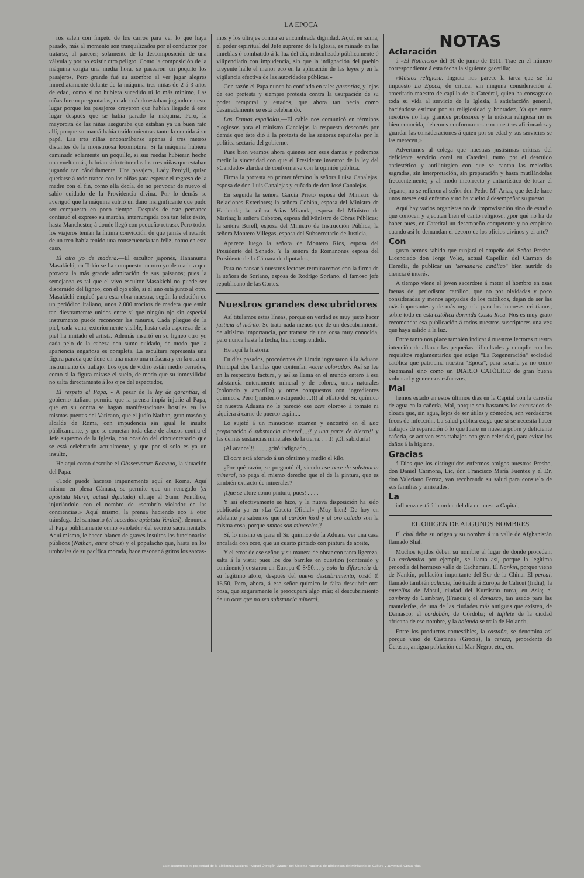LA EPOCA
ros salen con ímpetu de los carros para ver lo que haya pasado, más al momento son tranquilizados por el conductor por tratarse, al parecer, solamente de la descomposición de una válvula y por no existir otro peligro. Como la composición de la máquina exigía una media hora, se pasearon un poquito los pasajeros. Pero grande fué su asombro al ver jugar alegres inmediatamente delante de la máquina tres niñas de 2 á 3 años de edad, como si no hubiera sucedido ni lo más mínimo. Las niñas fueron preguntadas, desde cuándo estaban jugando en este lugar porque los pasajeros creyeron que habían llegado á este lugar después que se había parado la máquina. Pero, la mayorcita de las niñas aseguraba que estaban ya un buen rato allí, porque su mamá había traído mientras tanto la comida á su papá. Las tres niñas encontrábanse apenas á tres metros distantes de la monstruosa locomotora. Si la máquina hubiera caminado solamente un poquillo, si sus ruedas hubieran hecho una vuelta más, habrían sido trituradas las tres niñas que estaban jugando tan cándidamente. Una pasajera, Lady Perdyll, quiso quedarse á todo trance con las niñas para esperar el regreso de la madre con el fin, como ella decía, de no provocar de nuevo el sabio cuidado de la Providencia divina. Por lo demás se averiguó que la máquina sufrió un daño insignificante que pudo ser compuesto en poco tiempo. Después de este percance continuó el expreso su marcha, interrumpida con tan feliz éxito, hasta Manchester, á donde llegó con pequeño retraso. Pero todos los viajeros tenían la íntima convicción de que jamás el retardo de un tren había tenido una consecuencia tan feliz, como en este caso.
El otro yo de madera.—El escultor japonés, Hananuma Masakichi, en Tokio se ha compuesto un otro yo de madera que provoca la más grande admiración de sus paisanos; pues la semejanza es tal que el vivo escultor Masakichi no puede ser discernido del ligneo, con el ojo sólo, si el uno está junto al otro. Masakichi empleó para esta obra maestra, según la relación de un periódico italiano, unos 2.000 trocitos de madera que están tan diestramemte unidos entre sí que ningún ojo sin especial instrumento puede reconocer las ranuras. Cada pliegue de la piel, cada vena, exteriormente visible, hasta cada aspereza de la piel ha imitado el artista. Además insertó en su ligneo otro yo cada pelo de la cabeza con sumo cuidado, de modo que la apariencia engañosa es completa. La escultura representa una figura parada que tiene en una mano una máscara y en la otra un instrumento de trabajo. Los ojos de vidrio están medio cerrados, como si la figura mirase el suelo, de modo que su inmovilidad no salta directamente á los ojos del espectador.
El respeto al Papa. - A pesar de la ley de garantías, el gobierno italiano permite que la prensa impía injurie al Papa, que en su contra se hagan manifestaciones hostiles en las mismas puertas del Vaticano, que el judío Nathan, gran masón y alcalde de Roma, con impudencia sin igual le insulte públicamente, y que se cometan toda clase de abusos contra el Jefe supremo de la Iglesia, con ocasión del cincuentenario que se está celebrando actualmente, y que por sí solo es ya un insulto.
He aquí como describe el Obsservatore Romano, la situación del Papa:
«Todo puede hacerse impunemente aquí en Roma. Aquí mismo en plena Cámara, se permite que un renegado (el apóstata Murri, actual diputado) ultraje al Sumo Pontífice, injuriándolo con el nombre de «sombrío violador de las conciencias.» Aquí mismo, la prensa haciendo eco á otro tránsfuga del santuario (el sacerdote apóstata Verdesi), denuncia al Papa públicamente como «violador del secreto sacramental». Aquí mismo, le hacen blanco de graves insultos los funcionarios públicos (Nathan, entre otros) y el populacho que, hasta en los umbrales de su pacífica morada, hace resonar á gritos los sarcas-
mos y los ultrajes contra su encumbrada dignidad. Aquí, en suma, el poder espiritual del Jefe supremo de la Iglesia, es minado en las tinieblas ó combatido á la luz del día, ridiculizado públicamente ó vilipendiado con impudencia, sin que la indignación del pueblo creyente halle el menor eco en la aplicación de las leyes y en la vigilancia efectiva de las autoridades públicas.»
Con razón el Papa nunca ha confiado en tales garantías, y lejos de eso protesta y siempre protesta contra la usurpación de su poder temporal y estados, que ahora tan necia como desairadamente se está celebrando.
Las Damas españolas.—El cable nos comunicó en términos elogiosos para el ministro Canalejas la respuesta descortés por demás que éste dió á la protesta de las señoras españolas por la política sectaria del gobierno.
Pues bien veamos ahora quienes son esas damas y podremos medir la sinceridad con que el Presidente inventor de la ley del «Candado» alardea de conformarse con la opinión pública.
Firma la protesta en primer término la señora Luisa Canalejas, esposa de don Luis Canalejas y cuñada de don José Canalejas.
En seguida la señora García Prieto esposa del Ministro de Relaciones Exteriores; la señora Cobián, esposa del Ministro de Hacienda; la señora Arias Miranda, esposa del Ministro de Marina; la señora Cabeton, esposa del Ministro de Obras Públicas; la señora Burell, esposa del Ministro de Instrucción Pública; la señora Montero Villegas, esposa del Subsecretario de Justicia.
Aparece luego la señora de Montero Ríos, esposa del Presidente del Senado. Y la señora de Romanones esposa del Presidente de la Cámara de diputados.
Para no cansar á nuestros lectores terminaremos con la firma de la señora de Soriano, esposa de Rodrigo Soriano, el famoso jefe republicano de las Cortes.
Nuestros grandes descubridores
Así titulamos estas líneas, porque en verdad es muy justo hacer justicia al mérito. Se trata nada menos que de un descubrimiento de altísima importancia, por tratarse de una cosa muy conocida, pero nunca hasta la fecha, bien comprendida.
He aquí la historia:
En días pasados, procedentes de Limón ingresaron á la Aduana Principal dos barriles que contenían «ocre colorado». Así se lee en la respectiva factura, y así se llama en el mundo entero á esa substancia enteramente mineral y de colores, unos naturales (colorado y amarillo) y otros compuestos con ingredientes químicos. Pero (¡misterio estupendo....!!) al olfato del Sr. químico de nuestra Aduana no le pareció ese ocre oloroso á tomate ni siquiera á carne de puerco espín....
Lo sujetó á un minucioso examen y encontró en él una preparación ó substancia mineral....!! y una parte de hierro!! y las demás sustancias minerales de la tierra. . . .!! ¡Oh sabiduría!
¡Al arancel!! . . . . gritó indignado. . . .
El ocre está aforado á un céntimo y medio el kilo.
¿Por qué razón, se preguntó él, siendo ese ocre de substancia mineral, no paga el mismo derecho que el de la pintura, que es también extracto de minerales?
¡Que se afore como pintura, pues! . . . .
Y así efectivamente se hizo, y la nueva disposición ha sido publicada ya en «La Gaceta Oficial» ¡Muy bien! De hoy en adelante ya sabemos que el carbón fósil y el oro colado son la misma cosa, porque ambos son minerales!!
Sí, lo mismo es para el Sr. químico de la Aduana ver una casa encalada con ocre, que un cuarto pintado con pintura de aceite.
Y el error de ese señor, y su manera de obrar con tanta ligereza, salta á la vista: pues los dos barriles en cuestión (contenido y continente) costaron en Europa ₡ 8·50.... y solo la diferencia de su legítimo aforo, después del nuevo descubrimiento, costó ₡ 16.50. Pero, ahora, á ese señor químico le falta descubrir otra cosa, que seguramente le preocupará algo más: el descubrimiento de un ocre que no sea substancia mineral.
NOTAS
Aclaración
á «El Noticiero» del 30 de junio de 1911. Trae en el número correspondiente á esta fecha la siguiente gacetilla:
«Música religiosa. Ingrata nos parece la tarea que se ha impuesto La Epoca, de criticar sin ninguna consideración al ameritado maestro de capilla de la Catedral, quien ha consagrado toda su vida al servicio de la Iglesia, á satisfacción general, haciéndose estimar por su religiosidad y honradez. Ya que entre nosotros no hay grandes profesores y la música religiosa no es bien conocida, debemos conformarnos con nuestros aficionados y guardar las consideraciones á quien por su edad y sus servicios se las merecen.»
Advertimos al colega que nuestras justísimas críticas del deficiente servicio coral en Catedral, tanto por el descuido antiestético y antilitúrgico con que se cantan las melodías sagradas, sin interpretación, sin preparación y hasta mutilándolas frecuentemente; y al modo incorrecto y antiartístico de tocar el órgano, no se refieren al señor don Pedro M<sup>e</sup> Arias, que desde hace unos meses está enfermo y no ha vuelto á desempeñar su puesto.
Aquí hay varios organistas no de improvisación sino de estudio que conocen y ejecutan bien el canto religioso, ¿por qué no ha de haber pues, en Catedral un desempeño competente y no empírico cuando así lo demandan el decoro de los oficios divinos y el arte?
Con
gusto hemos sabido que cuajará el empeño del Señor Presbo. Licenciado don Jorge Volio, actual Capellán del Carmen de Heredia, de publicar un "semanario católico" bien nutrido de ciencia é interés.
A tiempo viene el joven sacerdote á meter el hombro en esas faenas del periodismo católico, que no por olvidadas y poco consideradas y menos apoyadas de los católicos, dejan de ser las más importantes y de más urgencia para los intereses cristianos, sobre todo en esta católica dormida Costa Rica. Nos es muy grato recomendar esa publicación á todos nuestros suscriptores una vez que haya salido á la luz.
Entre tanto nos place también indicar á nuestros lectores nuestra intención de allanar las pequeñas dificultades y cumplir con los requisitos reglamentarios que exige "La Regeneración" sociedad católica que patrocina nuestra "Epoca", para sacarla ya no como bisemanal sino como un DIARIO CATÓLICO de gran buena voluntad y generosos esfuerzos.
Mal
hemos estado en estos últimos días en la Capital con la carestía de agua en la cañería. Mal, porque son bastantes los excusados de cloaca que, sin agua, lejos de ser útiles y cómodos, son verdaderos focos de infección. La salud pública exige que si se necesita hacer trabajos de reparación ó lo que fuere en nuestra pobre y deficiente cañería, se activen esos trabajos con gran celeridad, para evitar los daños á la higiene.
Gracias
á Dios que los distinguidos enfermos amigos nuestros Presbo. don Daniel Carmona, Lic. don Francisco María Fuentes y el Dr. don Valeriano Ferraz, van recobrando su salud para consuelo de sus familias y amistades.
La
influenza está á la orden del día en nuestra Capital.
EL ORIGEN DE ALGUNOS NOMBRES
El chal debe su origen y su nombre á un valle de Afghanistán llamado Shal.
Muchos tejidos deben su nombre al lugar de donde proceden. La cachemira por ejemplo, se llama así, porque la legítima procedía del hermoso valle de Cachemira. El Nankín, porque viene de Nankín, población importante del Sur de la China. El percal, llamado también calicote, fué traído á Europa de Calicut (India); la muselina de Mosul, ciudad del Kurdistán turca, en Asia; el cambray de Cambray, (Francia); el damasco, tan usado para las mantelerías, de una de las ciudades más antiguas que existen, de Damasco; el cordobán, de Córdoba; el tafilete de la ciudad africana de ese nombre, y la holanda se traía de Holanda.
Entre los productos comestibles, la castaña, se denomina así porque vino de Castanea (Grecia), la cereza, procedente de Cerasus, antigua población del Mar Negro, etc., etc.
Este documento es propiedad de la Biblioteca Nacional "Miguel Obregón Lizano" del Sistema Nacional de Bibliotecas del Ministerio de Cultura y Juventud, Costa Rica.